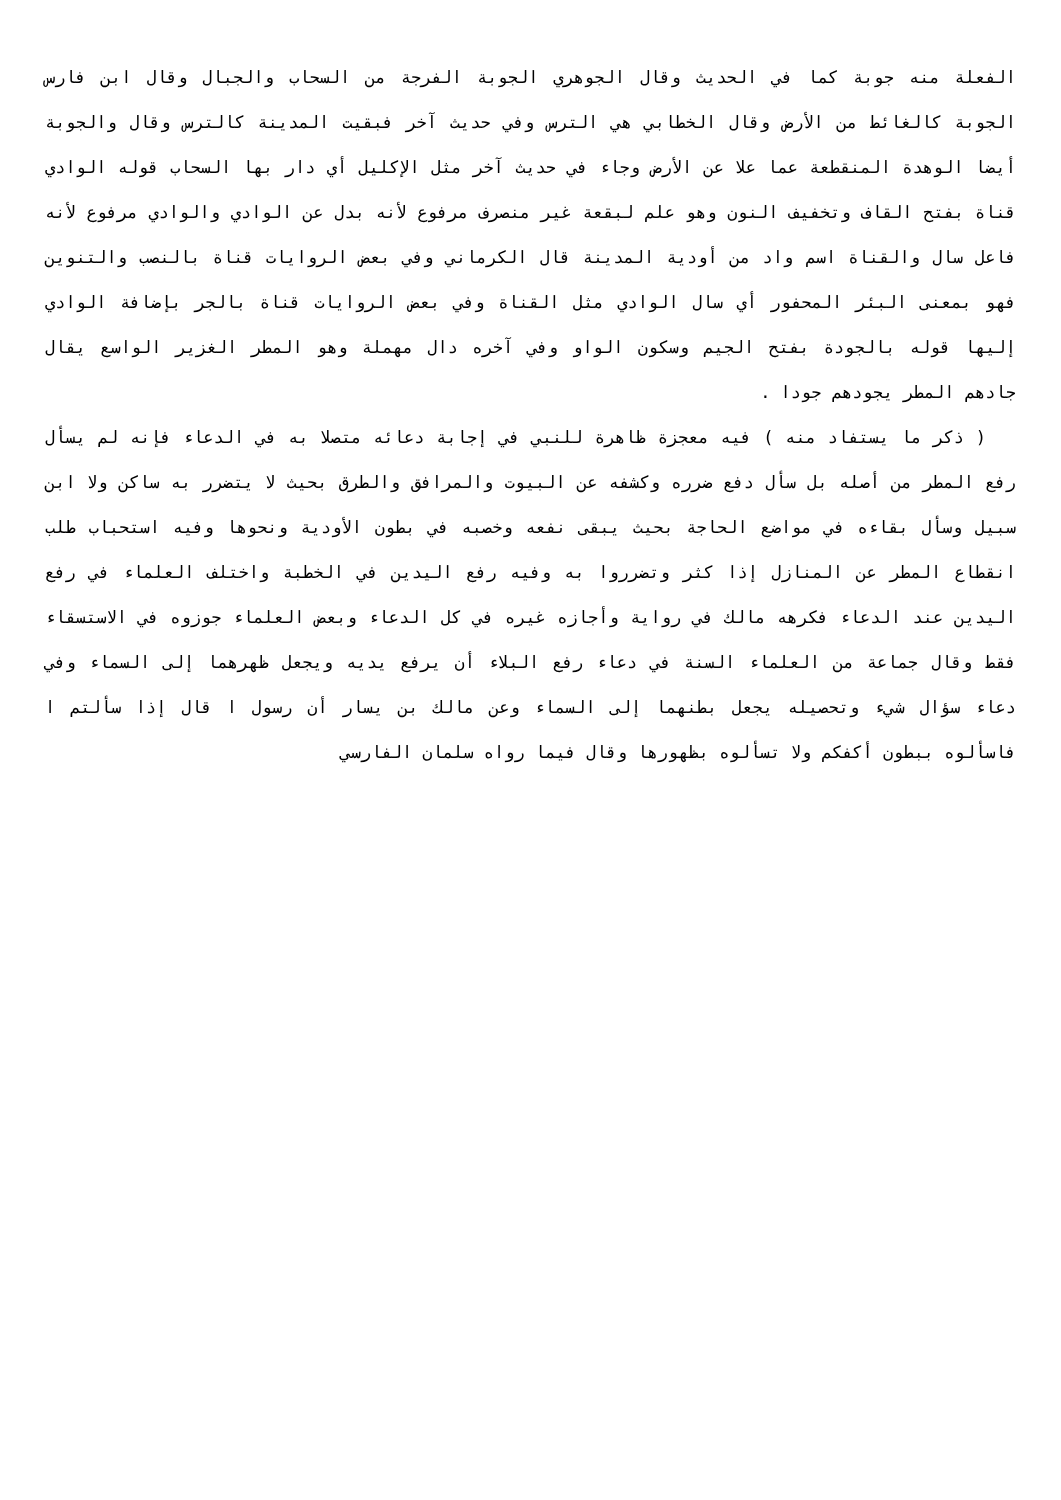الفعلة منه جوبة كما في الحديث وقال الجوهري الجوبة الفرجة من السحاب والجبال وقال ابن فارس الجوبة كالغائط من الأرض وقال الخطابي هي الترس وفي حديث آخر فبقيت المدينة كالترس وقال والجوبة أيضا الوهدة المنقطعة عما علا عن الأرض وجاء في حديث آخر مثل الإكليل أي دار بها السحاب قوله الوادي قناة بفتح القاف وتخفيف النون وهو علم لبقعة غير منصرف مرفوع لأنه بدل عن الوادي والوادي مرفوع لأنه فاعل سال والقناة اسم واد من أودية المدينة قال الكرماني وفي بعض الروايات قناة بالنصب والتنوين فهو بمعنى البئر المحفور أي سال الوادي مثل القناة وفي بعض الروايات قناة بالجر بإضافة الوادي إليها قوله بالجودة بفتح الجيم وسكون الواو وفي آخره دال مهملة وهو المطر الغزير الواسع يقال جادهم المطر يجودهم جودا .
( ذكر ما يستفاد منه ) فيه معجزة ظاهرة للنبي في إجابة دعائه متصلا به في الدعاء فإنه لم يسأل رفع المطر من أصله بل سأل دفع ضرره وكشفه عن البيوت والمرافق والطرق بحيث لا يتضرر به ساكن ولا ابن سبيل وسأل بقاءه في مواضع الحاجة بحيث يبقى نفعه وخصبه في بطون الأودية ونحوها وفيه استحباب طلب انقطاع المطر عن المنازل إذا كثر وتضرروا به وفيه رفع اليدين في الخطبة واختلف العلماء في رفع اليدين عند الدعاء فكرهه مالك في رواية وأجازه غيره في كل الدعاء وبعض العلماء جوزوه في الاستسقاء فقط وقال جماعة من العلماء السنة في دعاء رفع البلاء أن يرفع يديه ويجعل ظهرهما إلى السماء وفي دعاء سؤال شيء وتحصيله يجعل بطنهما إلى السماء وعن مالك بن يسار أن رسول ا قال إذا سألتم ا فاسألوه ببطون أكفكم ولا تسألوه بظهورها وقال فيما رواه سلمان الفارسي